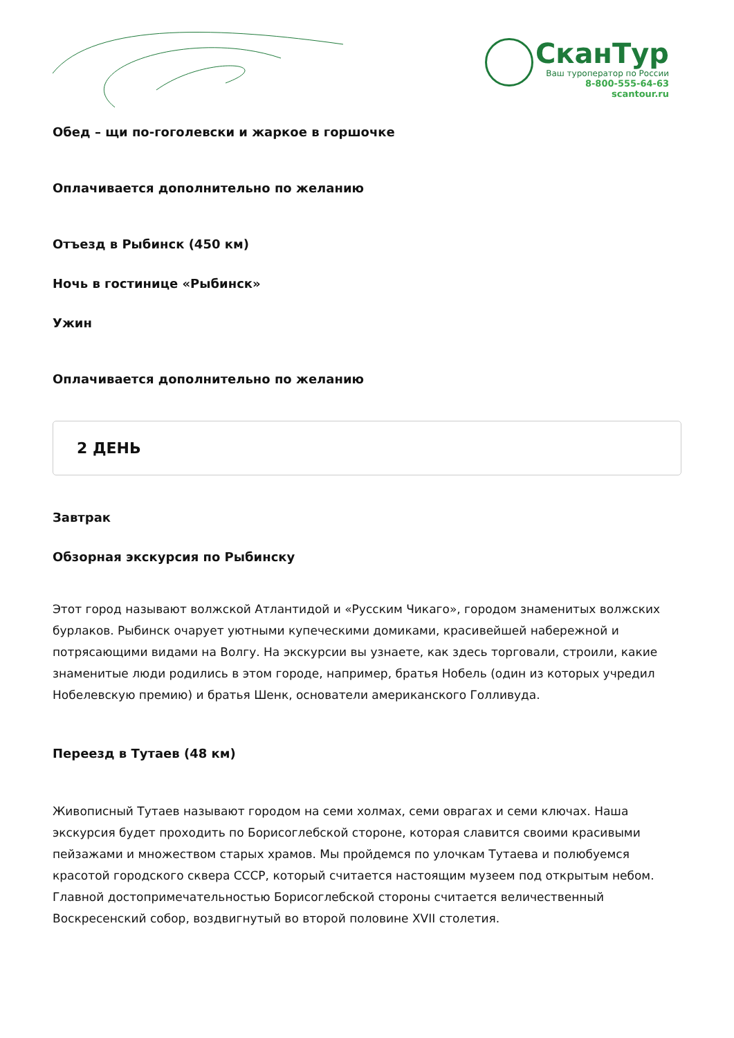СканТур
Ваш туроператор по России
8-800-555-64-63
scantour.ru
Обед – щи по-гоголевски и жаркое в горшочке
Оплачивается дополнительно по желанию
Отъезд в Рыбинск (450 км)
Ночь в гостинице «Рыбинск»
Ужин
Оплачивается дополнительно по желанию
2 ДЕНЬ
Завтрак
Обзорная экскурсия по Рыбинску
Этот город называют волжской Атлантидой и «Русским Чикаго», городом знаменитых волжских бурлаков. Рыбинск очарует уютными купеческими домиками, красивейшей набережной и потрясающими видами на Волгу. На экскурсии вы узнаете, как здесь торговали, строили, какие знаменитые люди родились в этом городе, например, братья Нобель (один из которых учредил Нобелевскую премию) и братья Шенк, основатели американского Голливуда.
Переезд в Тутаев (48 км)
Живописный Тутаев называют городом на семи холмах, семи оврагах и семи ключах. Наша экскурсия будет проходить по Борисоглебской стороне, которая славится своими красивыми пейзажами и множеством старых храмов. Мы пройдемся по улочкам Тутаева и полюбуемся красотой городского сквера СССР, который считается настоящим музеем под открытым небом. Главной достопримечательностью Борисоглебской стороны считается величественный Воскресенский собор, воздвигнутый во второй половине XVII столетия.